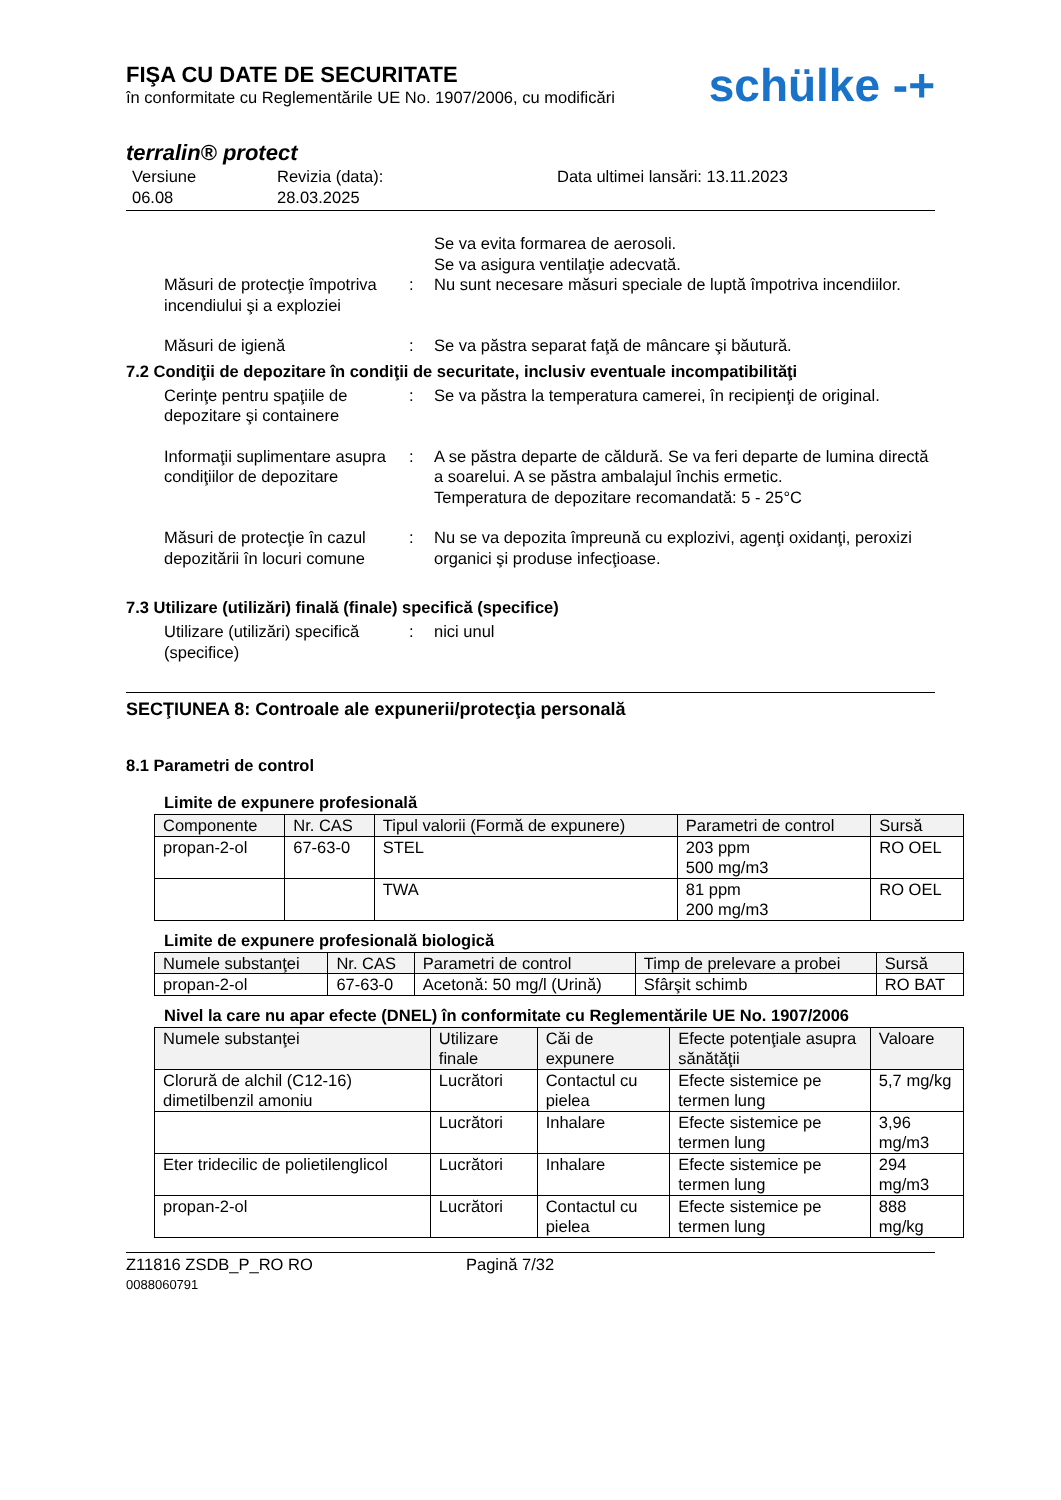FIŞA CU DATE DE SECURITATE
în conformitate cu Reglementările UE No. 1907/2006, cu modificări
schülke -+
terralin® protect
Versiune
06.08
Revizia (data):
28.03.2025
Data ultimei lansări: 13.11.2023
Se va evita formarea de aerosoli.
Se va asigura ventilaţie adecvată.
Măsuri de protecţie împotriva incendiului şi a exploziei
: Nu sunt necesare măsuri speciale de luptă împotriva incendiilor.
Măsuri de igienă : Se va păstra separat faţă de mâncare şi băutură.
7.2 Condiţii de depozitare în condiţii de securitate, inclusiv eventuale incompatibilităţi
Cerinţe pentru spaţiile de depozitare şi containere
: Se va păstra la temperatura camerei, în recipienţi de original.
Informaţii suplimentare asupra condiţiilor de depozitare
: A se păstra departe de căldură. Se va feri departe de lumina directă a soarelui. A se păstra ambalajul închis ermetic.
Temperatura de depozitare recomandată: 5 - 25°C
Măsuri de protecţie în cazul depozitării în locuri comune
: Nu se va depozita împreună cu explozivi, agenţi oxidanţi, peroxizi organici şi produse infecţioase.
7.3 Utilizare (utilizări) finală (finale) specifică (specifice)
Utilizare (utilizări) specifică (specifice)
: nici unul
SECŢIUNEA 8: Controale ale expunerii/protecţia personală
8.1 Parametri de control
Limite de expunere profesională
| Componente | Nr. CAS | Tipul valorii (Formă de expunere) | Parametri de control | Sursă |
| --- | --- | --- | --- | --- |
| propan-2-ol | 67-63-0 | STEL | 203 ppm 500 mg/m3 | RO OEL |
| | | TWA | 81 ppm 200 mg/m3 | RO OEL |
Limite de expunere profesională biologică
| Numele substanţei | Nr. CAS | Parametri de control | Timp de prelevare a probei | Sursă |
| --- | --- | --- | --- | --- |
| propan-2-ol | 67-63-0 | Acetonă: 50 mg/l (Urină) | Sfârşit schimb | RO BAT |
Nivel la care nu apar efecte (DNEL) în conformitate cu Reglementările UE No. 1907/2006
| Numele substanţei | Utilizare finale | Căi de expunere | Efecte potenţiale asupra sănătăţii | Valoare |
| --- | --- | --- | --- | --- |
| Clorură de alchil (C12-16) dimetilbenzil amoniu | Lucrători | Contactul cu pielea | Efecte sistemice pe termen lung | 5,7 mg/kg |
| | Lucrători | Inhalare | Efecte sistemice pe termen lung | 3,96 mg/m3 |
| Eter tridecilic de polietilenglicol | Lucrători | Inhalare | Efecte sistemice pe termen lung | 294 mg/m3 |
| propan-2-ol | Lucrători | Contactul cu pielea | Efecte sistemice pe termen lung | 888 mg/kg |
Z11816 ZSDB_P_RO RO
0088060791
Pagină 7/32